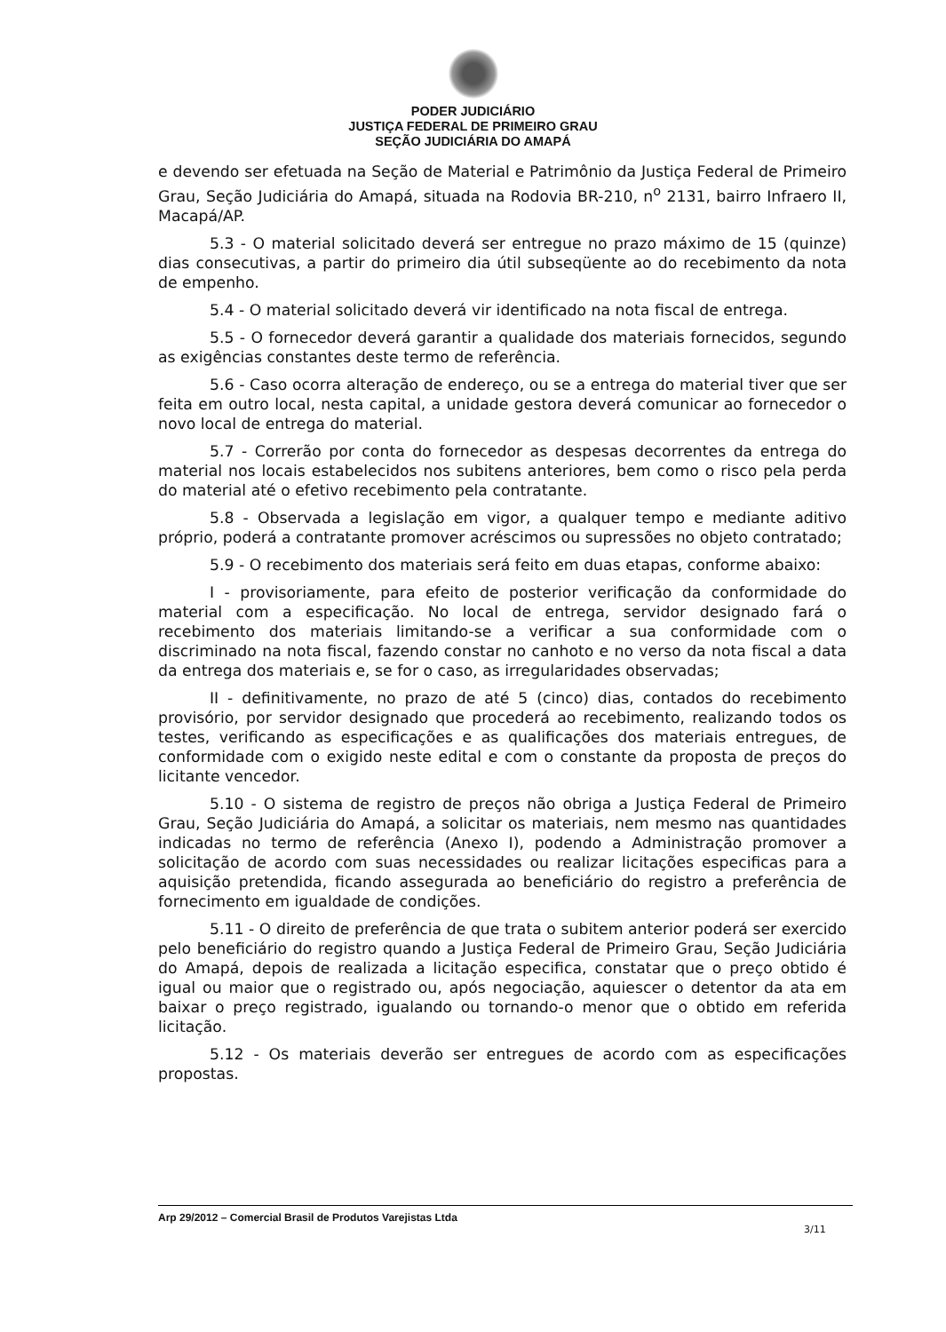PODER JUDICIÁRIO
JUSTIÇA FEDERAL DE PRIMEIRO GRAU
SEÇÃO JUDICIÁRIA DO AMAPÁ
e devendo ser efetuada na Seção de Material e Patrimônio da Justiça Federal de Primeiro Grau, Seção Judiciária do Amapá, situada na Rodovia BR-210, n<sup>o</sup> 2131, bairro Infraero II, Macapá/AP.
5.3 - O material solicitado deverá ser entregue no prazo máximo de 15 (quinze) dias consecutivas, a partir do primeiro dia útil subseqüente ao do recebimento da nota de empenho.
5.4 - O material solicitado deverá vir identificado na nota fiscal de entrega.
5.5 - O fornecedor deverá garantir a qualidade dos materiais fornecidos, segundo as exigências constantes deste termo de referência.
5.6 - Caso ocorra alteração de endereço, ou se a entrega do material tiver que ser feita em outro local, nesta capital, a unidade gestora deverá comunicar ao fornecedor o novo local de entrega do material.
5.7 - Correrão por conta do fornecedor as despesas decorrentes da entrega do material nos locais estabelecidos nos subitens anteriores, bem como o risco pela perda do material até o efetivo recebimento pela contratante.
5.8 - Observada a legislação em vigor, a qualquer tempo e mediante aditivo próprio, poderá a contratante promover acréscimos ou supressões no objeto contratado;
5.9 - O recebimento dos materiais será feito em duas etapas, conforme abaixo:
I - provisoriamente, para efeito de posterior verificação da conformidade do material com a especificação. No local de entrega, servidor designado fará o recebimento dos materiais limitando-se a verificar a sua conformidade com o discriminado na nota fiscal, fazendo constar no canhoto e no verso da nota fiscal a data da entrega dos materiais e, se for o caso, as irregularidades observadas;
II - definitivamente, no prazo de até 5 (cinco) dias, contados do recebimento provisório, por servidor designado que procederá ao recebimento, realizando todos os testes, verificando as especificações e as qualificações dos materiais entregues, de conformidade com o exigido neste edital e com o constante da proposta de preços do licitante vencedor.
5.10 - O sistema de registro de preços não obriga a Justiça Federal de Primeiro Grau, Seção Judiciária do Amapá, a solicitar os materiais, nem mesmo nas quantidades indicadas no termo de referência (Anexo I), podendo a Administração promover a solicitação de acordo com suas necessidades ou realizar licitações especificas para a aquisição pretendida, ficando assegurada ao beneficiário do registro a preferência de fornecimento em igualdade de condições.
5.11 - O direito de preferência de que trata o subitem anterior poderá ser exercido pelo beneficiário do registro quando a Justiça Federal de Primeiro Grau, Seção Judiciária do Amapá, depois de realizada a licitação especifica, constatar que o preço obtido é igual ou maior que o registrado ou, após negociação, aquiescer o detentor da ata em baixar o preço registrado, igualando ou tornando-o menor que o obtido em referida licitação.
5.12 - Os materiais deverão ser entregues de acordo com as especificações propostas.
Arp 29/2012 – Comercial Brasil de Produtos Varejistas Ltda
3/11